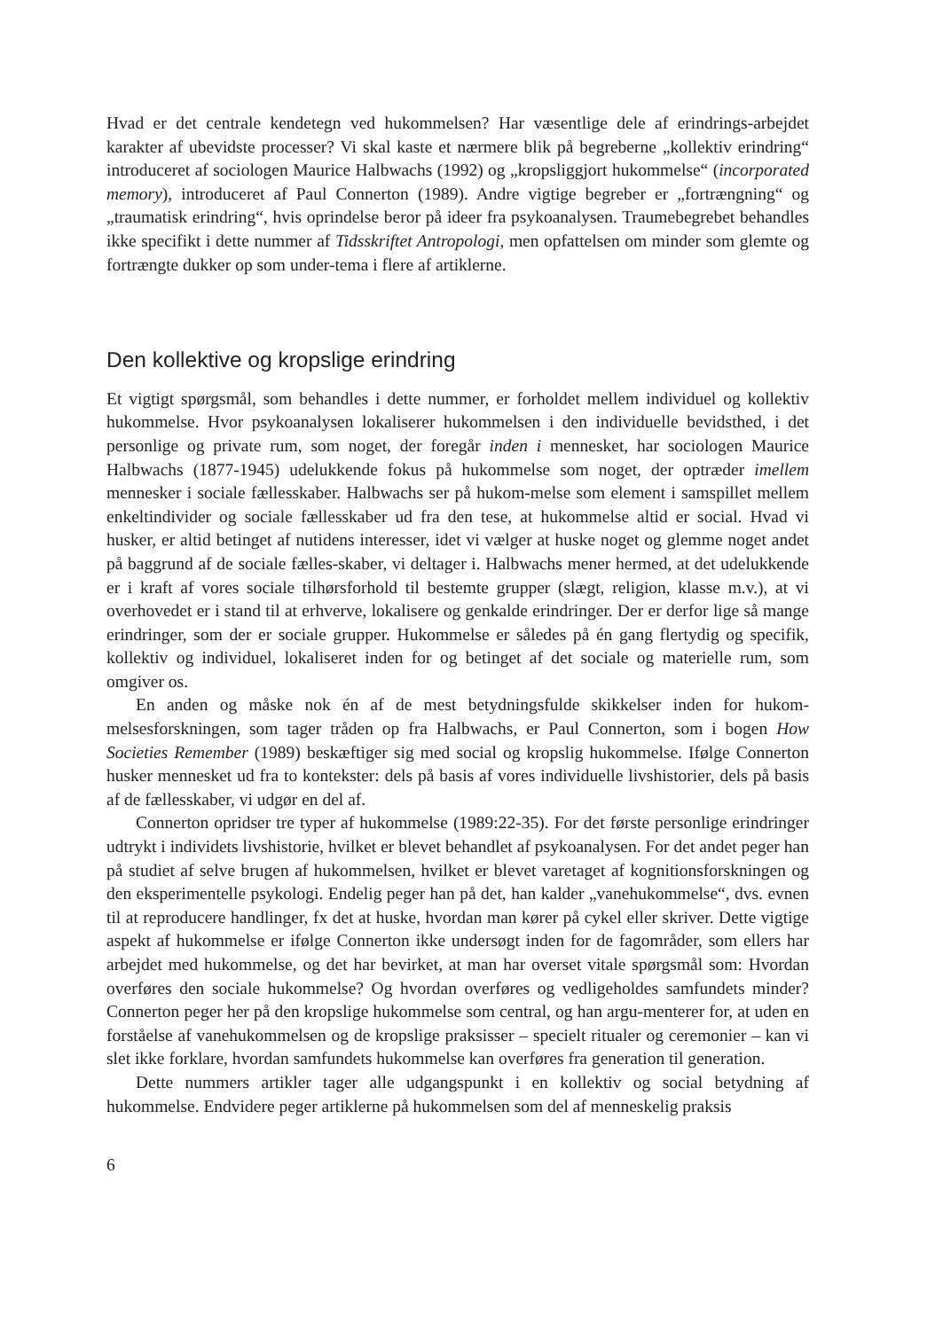Hvad er det centrale kendetegn ved hukommelsen? Har væsentlige dele af erindrings-arbejdet karakter af ubevidste processer? Vi skal kaste et nærmere blik på begreberne „kollektiv erindring“ introduceret af sociologen Maurice Halbwachs (1992) og „kropsliggjort hukommelse“ (incorporated memory), introduceret af Paul Connerton (1989). Andre vigtige begreber er „fortrængning“ og „traumatisk erindring“, hvis oprindelse beror på ideer fra psykoanalysen. Traumebegrebet behandles ikke specifikt i dette nummer af Tidsskriftet Antropologi, men opfattelsen om minder som glemte og fortrængte dukker op som under-tema i flere af artiklerne.
Den kollektive og kropslige erindring
Et vigtigt spørgsmål, som behandles i dette nummer, er forholdet mellem individuel og kollektiv hukommelse. Hvor psykoanalysen lokaliserer hukommelsen i den individuelle bevidsthed, i det personlige og private rum, som noget, der foregår inden i mennesket, har sociologen Maurice Halbwachs (1877-1945) udelukkende fokus på hukommelse som noget, der optræder imellem mennesker i sociale fællesskaber. Halbwachs ser på hukom-melse som element i samspillet mellem enkeltindivider og sociale fællesskaber ud fra den tese, at hukommelse altid er social. Hvad vi husker, er altid betinget af nutidens interesser, idet vi vælger at huske noget og glemme noget andet på baggrund af de sociale fælles-skaber, vi deltager i. Halbwachs mener hermed, at det udelukkende er i kraft af vores sociale tilhørsforhold til bestemte grupper (slægt, religion, klasse m.v.), at vi overhovedet er i stand til at erhverve, lokalisere og genkalde erindringer. Der er derfor lige så mange erindringer, som der er sociale grupper. Hukommelse er således på én gang flertydig og specifik, kollektiv og individuel, lokaliseret inden for og betinget af det sociale og materielle rum, som omgiver os.
En anden og måske nok én af de mest betydningsfulde skikkelser inden for hukom-melsesforskningen, som tager tråden op fra Halbwachs, er Paul Connerton, som i bogen How Societies Remember (1989) beskæftiger sig med social og kropslig hukommelse. Ifølge Connerton husker mennesket ud fra to kontekster: dels på basis af vores individuelle livshistorier, dels på basis af de fællesskaber, vi udgør en del af.
Connerton opridser tre typer af hukommelse (1989:22-35). For det første personlige erindringer udtrykt i individets livshistorie, hvilket er blevet behandlet af psykoanalysen. For det andet peger han på studiet af selve brugen af hukommelsen, hvilket er blevet varetaget af kognitionsforskningen og den eksperimentelle psykologi. Endelig peger han på det, han kalder „vanehukommelse“, dvs. evnen til at reproducere handlinger, fx det at huske, hvordan man kører på cykel eller skriver. Dette vigtige aspekt af hukommelse er ifølge Connerton ikke undersøgt inden for de fagområder, som ellers har arbejdet med hukommelse, og det har bevirket, at man har overset vitale spørgsmål som: Hvordan overføres den sociale hukommelse? Og hvordan overføres og vedligeholdes samfundets minder? Connerton peger her på den kropslige hukommelse som central, og han argu-menterer for, at uden en forståelse af vanehukommelsen og de kropslige praksisser – specielt ritualer og ceremonier – kan vi slet ikke forklare, hvordan samfundets hukommelse kan overføres fra generation til generation.
Dette nummers artikler tager alle udgangspunkt i en kollektiv og social betydning af hukommelse. Endvidere peger artiklerne på hukommelsen som del af menneskelig praksis
6